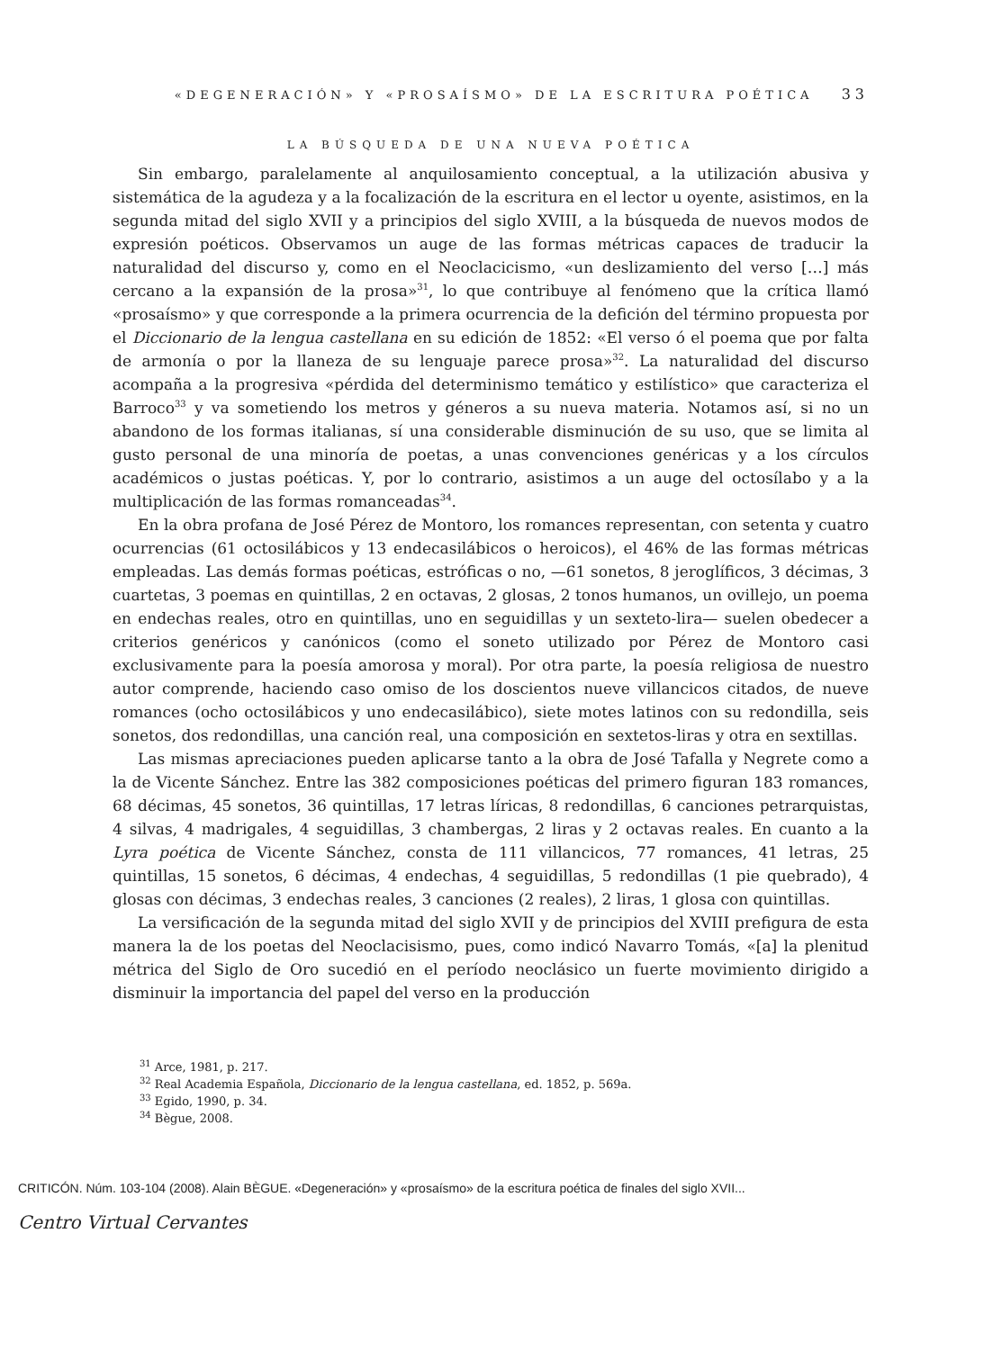«DEGENERACIÓN» Y «PROSAÍSMO» DE LA ESCRITURA POÉTICA 33
LA BÚSQUEDA DE UNA NUEVA POÉTICA
Sin embargo, paralelamente al anquilosamiento conceptual, a la utilización abusiva y sistemática de la agudeza y a la focalización de la escritura en el lector u oyente, asistimos, en la segunda mitad del siglo XVII y a principios del siglo XVIII, a la búsqueda de nuevos modos de expresión poéticos. Observamos un auge de las formas métricas capaces de traducir la naturalidad del discurso y, como en el Neoclacicismo, «un deslizamiento del verso […] más cercano a la expansión de la prosa»<sup>31</sup>, lo que contribuye al fenómeno que la crítica llamó «prosaísmo» y que corresponde a la primera ocurrencia de la defición del término propuesta por el Diccionario de la lengua castellana en su edición de 1852: «El verso ó el poema que por falta de armonía o por la llaneza de su lenguaje parece prosa»<sup>32</sup>. La naturalidad del discurso acompaña a la progresiva «pérdida del determinismo temático y estilístico» que caracteriza el Barroco<sup>33</sup> y va sometiendo los metros y géneros a su nueva materia. Notamos así, si no un abandono de los formas italianas, sí una considerable disminución de su uso, que se limita al gusto personal de una minoría de poetas, a unas convenciones genéricas y a los círculos académicos o justas poéticas. Y, por lo contrario, asistimos a un auge del octosílabo y a la multiplicación de las formas romanceadas<sup>34</sup>.
En la obra profana de José Pérez de Montoro, los romances representan, con setenta y cuatro ocurrencias (61 octosilábicos y 13 endecasilábicos o heroicos), el 46% de las formas métricas empleadas. Las demás formas poéticas, estróficas o no, —61 sonetos, 8 jeroglíficos, 3 décimas, 3 cuartetas, 3 poemas en quintillas, 2 en octavas, 2 glosas, 2 tonos humanos, un ovillejo, un poema en endechas reales, otro en quintillas, uno en seguidillas y un sexteto-lira— suelen obedecer a criterios genéricos y canónicos (como el soneto utilizado por Pérez de Montoro casi exclusivamente para la poesía amorosa y moral). Por otra parte, la poesía religiosa de nuestro autor comprende, haciendo caso omiso de los doscientos nueve villancicos citados, de nueve romances (ocho octosilábicos y uno endecasilábico), siete motes latinos con su redondilla, seis sonetos, dos redondillas, una canción real, una composición en sextetos-liras y otra en sextillas.
Las mismas apreciaciones pueden aplicarse tanto a la obra de José Tafalla y Negrete como a la de Vicente Sánchez. Entre las 382 composiciones poéticas del primero figuran 183 romances, 68 décimas, 45 sonetos, 36 quintillas, 17 letras líricas, 8 redondillas, 6 canciones petrarquistas, 4 silvas, 4 madrigales, 4 seguidillas, 3 chambergas, 2 liras y 2 octavas reales. En cuanto a la Lyra poética de Vicente Sánchez, consta de 111 villancicos, 77 romances, 41 letras, 25 quintillas, 15 sonetos, 6 décimas, 4 endechas, 4 seguidillas, 5 redondillas (1 pie quebrado), 4 glosas con décimas, 3 endechas reales, 3 canciones (2 reales), 2 liras, 1 glosa con quintillas.
La versificación de la segunda mitad del siglo XVII y de principios del XVIII prefigura de esta manera la de los poetas del Neoclacisismo, pues, como indicó Navarro Tomás, «[a] la plenitud métrica del Siglo de Oro sucedió en el período neoclásico un fuerte movimiento dirigido a disminuir la importancia del papel del verso en la producción
<sup>31</sup> Arce, 1981, p. 217.
<sup>32</sup> Real Academia Española, Diccionario de la lengua castellana, ed. 1852, p. 569a.
<sup>33</sup> Egido, 1990, p. 34.
<sup>34</sup> Bègue, 2008.
CRITICÓN. Núm. 103-104 (2008). Alain BÈGUE. «Degeneración» y «prosaísmo» de la escritura poética de finales del siglo XVII...
Centro Virtual Cervantes